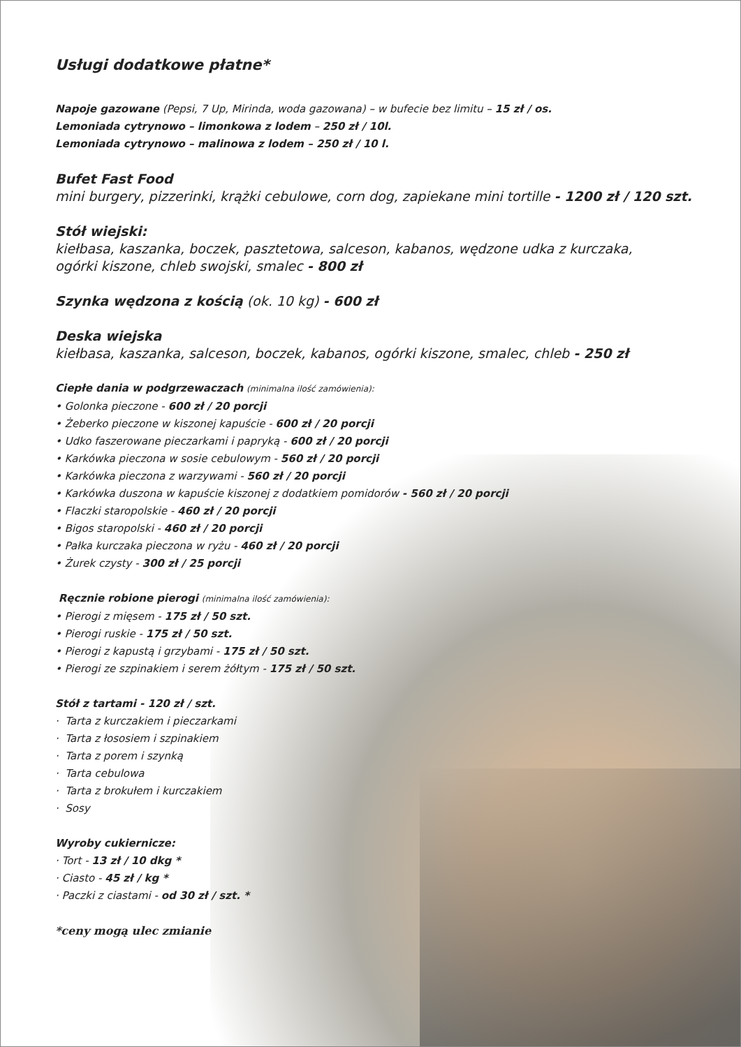Usługi dodatkowe płatne*
Napoje gazowane (Pepsi, 7 Up, Mirinda, woda gazowana) – w bufecie bez limitu – 15 zł / os.
Lemoniada cytrynowo – limonkowa z lodem – 250 zł / 10l.
Lemoniada cytrynowo – malinowa z lodem – 250 zł / 10 l.
Bufet Fast Food
mini burgery, pizzerinki, krążki cebulowe, corn dog, zapiekane mini tortille - 1200 zł / 120 szt.
Stół wiejski:
kiełbasa, kaszanka, boczek, pasztetowa, salceson, kabanos, wędzone udka z kurczaka,
ogórki kiszone, chleb swojski, smalec - 800 zł
Szynka wędzona z kością (ok. 10 kg) - 600 zł
Deska wiejska
kiełbasa, kaszanka, salceson, boczek, kabanos, ogórki kiszone, smalec, chleb - 250 zł
Ciepłe dania w podgrzewaczach (minimalna ilość zamówienia):
• Golonka pieczone - 600 zł / 20 porcji
• Żeberko pieczone w kiszonej kapuście - 600 zł / 20 porcji
• Udko faszerowane pieczarkami i papryką - 600 zł / 20 porcji
• Karkówka pieczona w sosie cebulowym - 560 zł / 20 porcji
• Karkówka pieczona z warzywami - 560 zł / 20 porcji
• Karkówka duszona w kapuście kiszonej z dodatkiem pomidorów - 560 zł / 20 porcji
• Flaczki staropolskie - 460 zł / 20 porcji
• Bigos staropolski - 460 zł / 20 porcji
• Pałka kurczaka pieczona w ryżu - 460 zł / 20 porcji
• Żurek czysty - 300 zł / 25 porcji
Ręcznie robione pierogi (minimalna ilość zamówienia):
• Pierogi z mięsem - 175 zł / 50 szt.
• Pierogi ruskie - 175 zł / 50 szt.
• Pierogi z kapustą i grzybami - 175 zł / 50 szt.
• Pierogi ze szpinakiem i serem żółtym - 175 zł / 50 szt.
Stół z tartami - 120 zł / szt.
· Tarta z kurczakiem i pieczarkami
· Tarta z łososiem i szpinakiem
· Tarta z porem i szynką
· Tarta cebulowa
· Tarta z brokułem i kurczakiem
· Sosy
Wyroby cukiernicze:
· Tort - 13 zł / 10 dkg *
· Ciasto - 45 zł / kg *
· Paczki z ciastami - od 30 zł / szt. *
*ceny mogą ulec zmianie